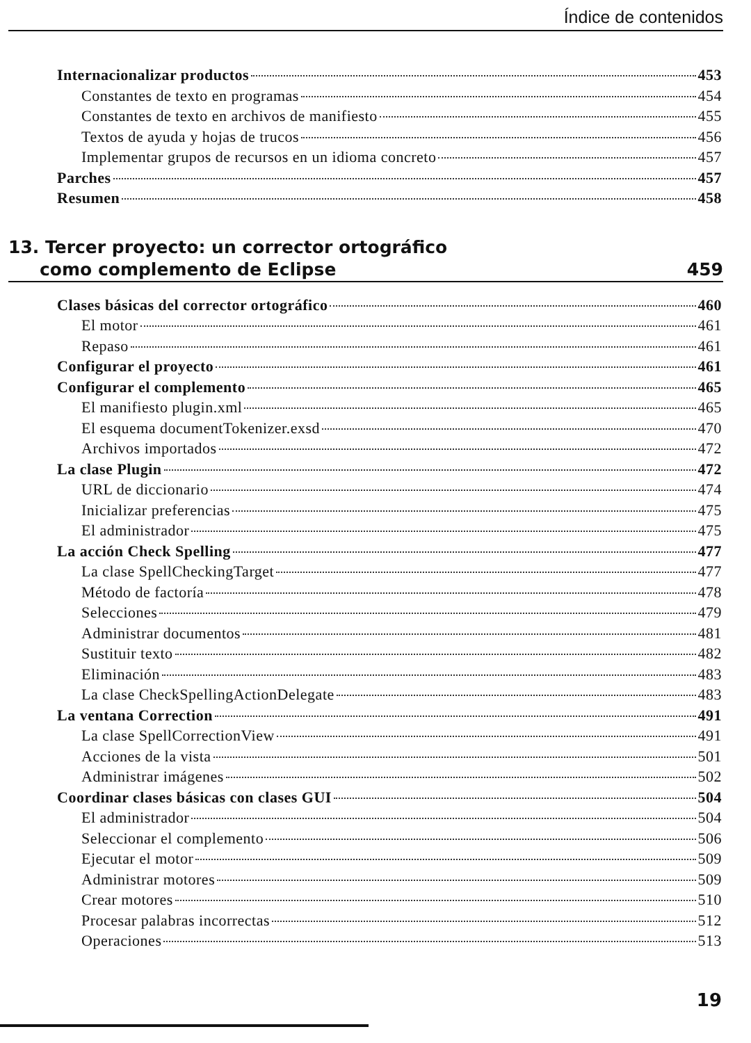Índice de contenidos
Internacionalizar productos 453
Constantes de texto en programas 454
Constantes de texto en archivos de manifiesto 455
Textos de ayuda y hojas de trucos 456
Implementar grupos de recursos en un idioma concreto 457
Parches 457
Resumen 458
13. Tercer proyecto: un corrector ortográfico
como complemento de Eclipse 459
Clases básicas del corrector ortográfico 460
El motor 461
Repaso 461
Configurar el proyecto 461
Configurar el complemento 465
El manifiesto plugin.xml 465
El esquema documentTokenizer.exsd 470
Archivos importados 472
La clase Plugin 472
URL de diccionario 474
Inicializar preferencias 475
El administrador 475
La acción Check Spelling 477
La clase SpellCheckingTarget 477
Método de factoría 478
Selecciones 479
Administrar documentos 481
Sustituir texto 482
Eliminación 483
La clase CheckSpellingActionDelegate 483
La ventana Correction 491
La clase SpellCorrectionView 491
Acciones de la vista 501
Administrar imágenes 502
Coordinar clases básicas con clases GUI 504
El administrador 504
Seleccionar el complemento 506
Ejecutar el motor 509
Administrar motores 509
Crear motores 510
Procesar palabras incorrectas 512
Operaciones 513
19